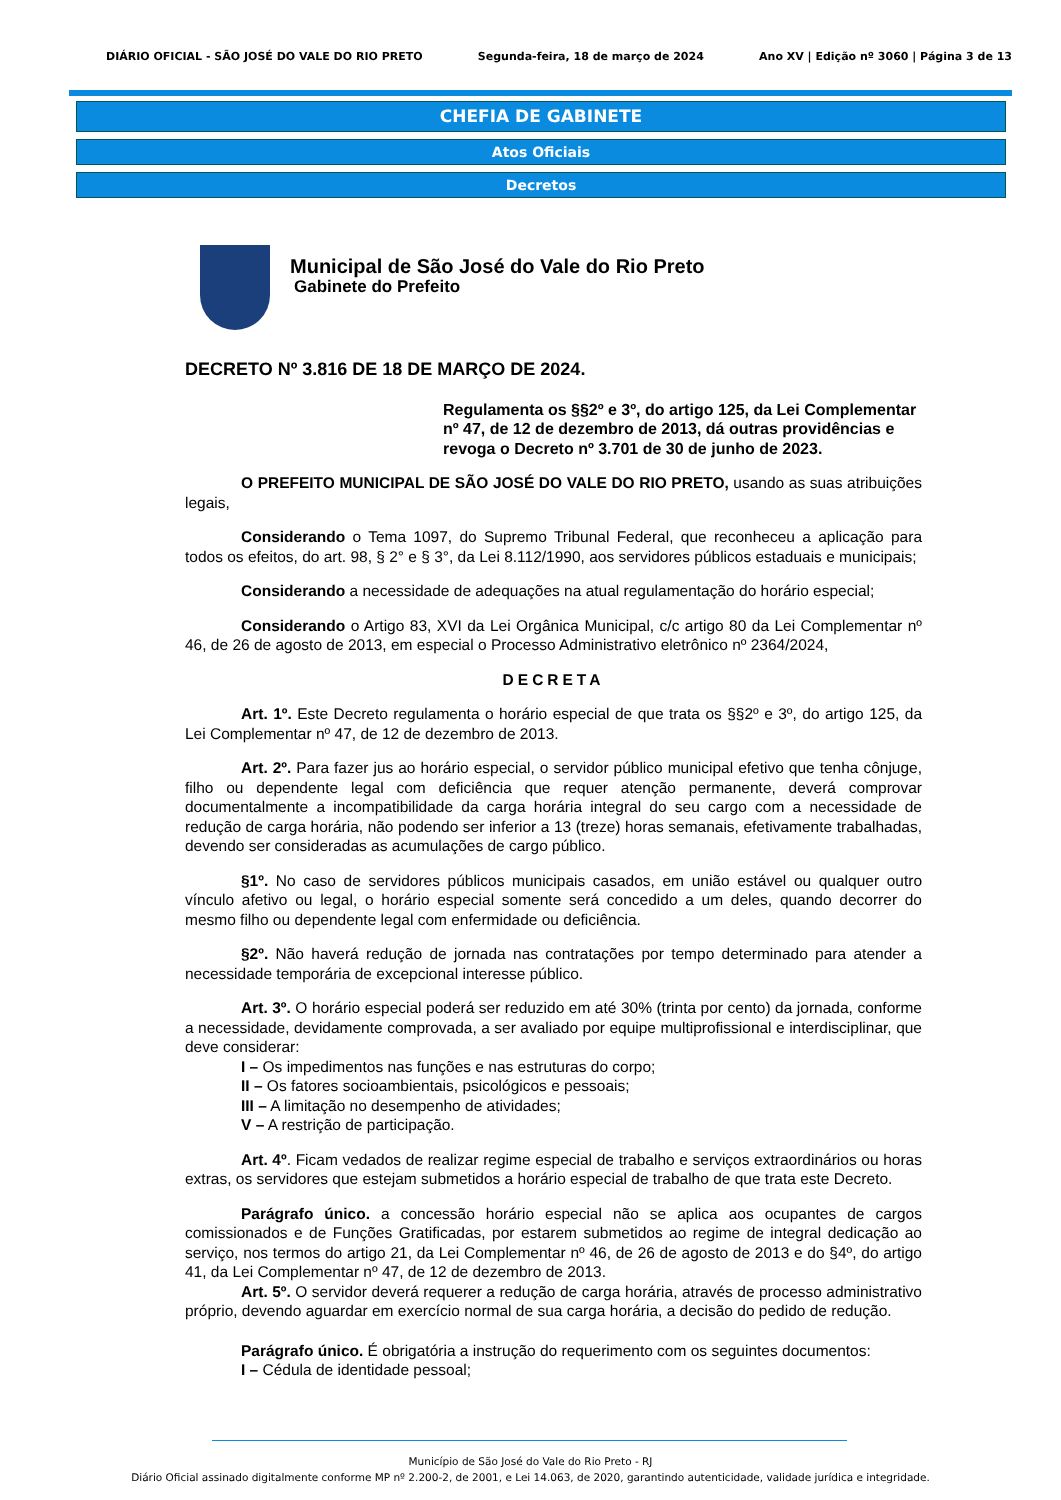DIÁRIO OFICIAL - SÃO JOSÉ DO VALE DO RIO PRETO Segunda-feira, 18 de março de 2024 Ano XV | Edição nº 3060 | Página 3 de 13
CHEFIA DE GABINETE
Atos Oficiais
Decretos
Municipal de São José do Vale do Rio Preto
Gabinete do Prefeito
DECRETO Nº 3.816 DE 18 DE MARÇO DE 2024.
Regulamenta os §§2º e 3º, do artigo 125, da Lei Complementar nº 47, de 12 de dezembro de 2013, dá outras providências e revoga o Decreto nº 3.701 de 30 de junho de 2023.
O PREFEITO MUNICIPAL DE SÃO JOSÉ DO VALE DO RIO PRETO, usando as suas atribuições legais,
Considerando o Tema 1097, do Supremo Tribunal Federal, que reconheceu a aplicação para todos os efeitos, do art. 98, § 2° e § 3°, da Lei 8.112/1990, aos servidores públicos estaduais e municipais;
Considerando a necessidade de adequações na atual regulamentação do horário especial;
Considerando o Artigo 83, XVI da Lei Orgânica Municipal, c/c artigo 80 da Lei Complementar nº 46, de 26 de agosto de 2013, em especial o Processo Administrativo eletrônico nº 2364/2024,
DECRETA
Art. 1º. Este Decreto regulamenta o horário especial de que trata os §§2º e 3º, do artigo 125, da Lei Complementar nº 47, de 12 de dezembro de 2013.
Art. 2º. Para fazer jus ao horário especial, o servidor público municipal efetivo que tenha cônjuge, filho ou dependente legal com deficiência que requer atenção permanente, deverá comprovar documentalmente a incompatibilidade da carga horária integral do seu cargo com a necessidade de redução de carga horária, não podendo ser inferior a 13 (treze) horas semanais, efetivamente trabalhadas, devendo ser consideradas as acumulações de cargo público.
§1º. No caso de servidores públicos municipais casados, em união estável ou qualquer outro vínculo afetivo ou legal, o horário especial somente será concedido a um deles, quando decorrer do mesmo filho ou dependente legal com enfermidade ou deficiência.
§2º. Não haverá redução de jornada nas contratações por tempo determinado para atender a necessidade temporária de excepcional interesse público.
Art. 3º. O horário especial poderá ser reduzido em até 30% (trinta por cento) da jornada, conforme a necessidade, devidamente comprovada, a ser avaliado por equipe multiprofissional e interdisciplinar, que deve considerar:
I – Os impedimentos nas funções e nas estruturas do corpo;
II – Os fatores socioambientais, psicológicos e pessoais;
III – A limitação no desempenho de atividades;
V – A restrição de participação.
Art. 4º. Ficam vedados de realizar regime especial de trabalho e serviços extraordinários ou horas extras, os servidores que estejam submetidos a horário especial de trabalho de que trata este Decreto.
Parágrafo único. a concessão horário especial não se aplica aos ocupantes de cargos comissionados e de Funções Gratificadas, por estarem submetidos ao regime de integral dedicação ao serviço, nos termos do artigo 21, da Lei Complementar nº 46, de 26 de agosto de 2013 e do §4º, do artigo 41, da Lei Complementar nº 47, de 12 de dezembro de 2013.
Art. 5º. O servidor deverá requerer a redução de carga horária, através de processo administrativo próprio, devendo aguardar em exercício normal de sua carga horária, a decisão do pedido de redução.
Parágrafo único. É obrigatória a instrução do requerimento com os seguintes documentos:
I – Cédula de identidade pessoal;
Município de São José do Vale do Rio Preto - RJ
Diário Oficial assinado digitalmente conforme MP nº 2.200-2, de 2001, e Lei 14.063, de 2020, garantindo autenticidade, validade jurídica e integridade.